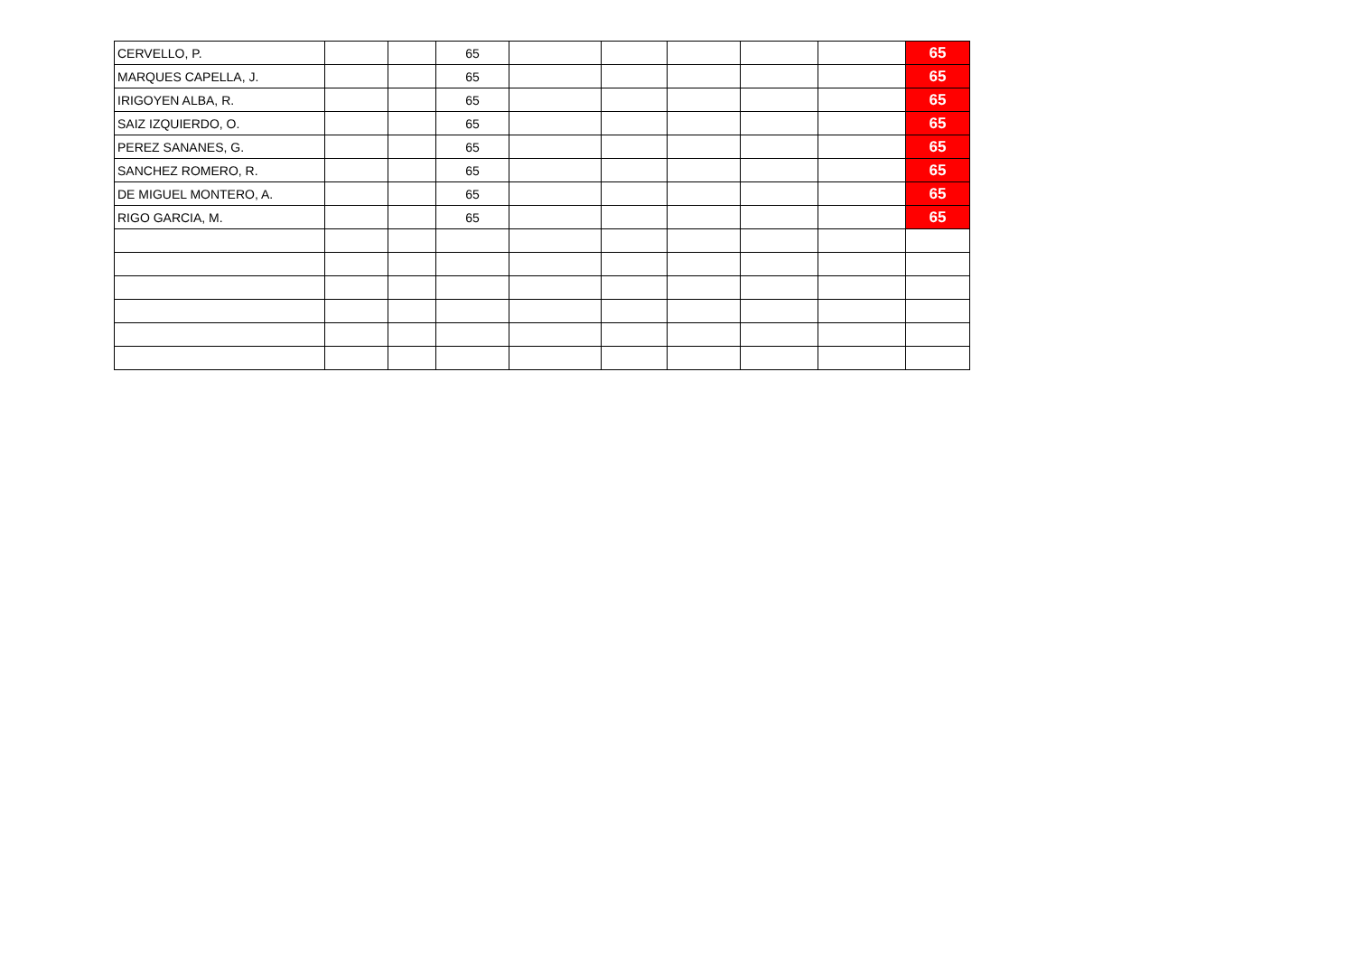| CERVELLO, P. | | | 65 | | | | | | 65 |
| MARQUES CAPELLA, J. | | | 65 | | | | | | 65 |
| IRIGOYEN ALBA, R. | | | 65 | | | | | | 65 |
| SAIZ IZQUIERDO, O. | | | 65 | | | | | | 65 |
| PEREZ SANANES, G. | | | 65 | | | | | | 65 |
| SANCHEZ ROMERO, R. | | | 65 | | | | | | 65 |
| DE MIGUEL MONTERO, A. | | | 65 | | | | | | 65 |
| RIGO GARCIA, M. | | | 65 | | | | | | 65 |